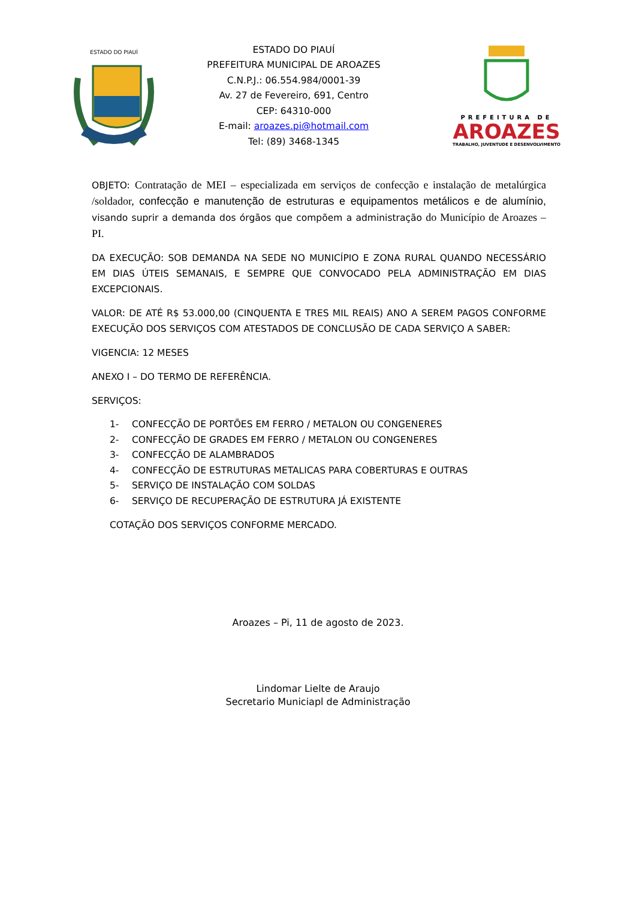ESTADO DO PIAUÍ
ESTADO DO PIAUÍ
PREFEITURA MUNICIPAL DE AROAZES
C.N.P.J.: 06.554.984/0001-39
Av. 27 de Fevereiro, 691, Centro
CEP: 64310-000
E-mail: aroazes.pi@hotmail.com
Tel: (89) 3468-1345
PREFEITURA DE
AROAZES
TRABALHO, JUVENTUDE E DESENVOLVIMENTO
OBJETO: Contratação de MEI – especializada em serviços de confecção e instalação de metalúrgica /soldador, confecção e manutenção de estruturas e equipamentos metálicos e de alumínio, visando suprir a demanda dos órgãos que compõem a administração do Município de Aroazes – PI.
DA EXECUÇÃO: SOB DEMANDA NA SEDE NO MUNICÍPIO E ZONA RURAL QUANDO NECESSÁRIO EM DIAS ÚTEIS SEMANAIS, E SEMPRE QUE CONVOCADO PELA ADMINISTRAÇÃO EM DIAS EXCEPCIONAIS.
VALOR: DE ATÉ R$ 53.000,00 (CINQUENTA E TRES MIL REAIS) ANO A SEREM PAGOS CONFORME EXECUÇÃO DOS SERVIÇOS COM ATESTADOS DE CONCLUSÃO DE CADA SERVIÇO A SABER:
VIGENCIA: 12 MESES
ANEXO I – DO TERMO DE REFERÊNCIA.
SERVIÇOS:
1- CONFECÇÃO DE PORTÕES EM FERRO / METALON OU CONGENERES
2- CONFECÇÃO DE GRADES EM FERRO / METALON OU CONGENERES
3- CONFECÇÃO DE ALAMBRADOS
4- CONFECÇÃO DE ESTRUTURAS METALICAS PARA COBERTURAS E OUTRAS
5- SERVIÇO DE INSTALAÇÃO COM SOLDAS
6- SERVIÇO DE RECUPERAÇÃO DE ESTRUTURA JÁ EXISTENTE
COTAÇÃO DOS SERVIÇOS CONFORME MERCADO.
Aroazes – Pi, 11 de agosto de 2023.
Lindomar Lielte de Araujo
Secretario Municiapl de Administração